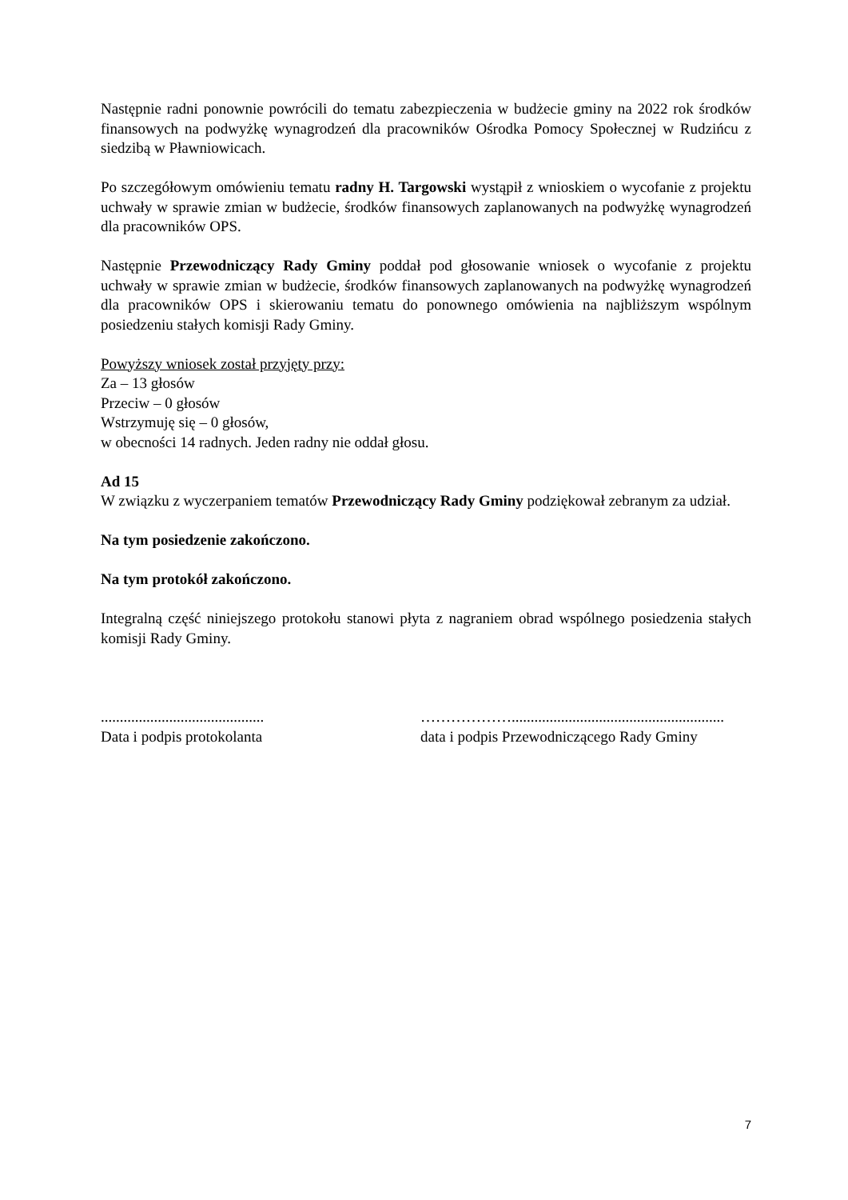Następnie radni ponownie powrócili do tematu zabezpieczenia w budżecie gminy na 2022 rok środków finansowych na podwyżkę wynagrodzeń dla pracowników Ośrodka Pomocy Społecznej w Rudzińcu z siedzibą w Pławniowicach.
Po szczegółowym omówieniu tematu radny H. Targowski wystąpił z wnioskiem o wycofanie z projektu uchwały w sprawie zmian w budżecie, środków finansowych zaplanowanych na podwyżkę wynagrodzeń dla pracowników OPS.
Następnie Przewodniczący Rady Gminy poddał pod głosowanie wniosek o wycofanie z projektu uchwały w sprawie zmian w budżecie, środków finansowych zaplanowanych na podwyżkę wynagrodzeń dla pracowników OPS i skierowaniu tematu do ponownego omówienia na najbliższym wspólnym posiedzeniu stałych komisji Rady Gminy.
Powyższy wniosek został przyjęty przy:
Za – 13 głosów
Przeciw – 0 głosów
Wstrzymuję się – 0 głosów,
w obecności 14 radnych. Jeden radny nie oddał głosu.
Ad 15
W związku z wyczerpaniem tematów Przewodniczący Rady Gminy podziękował zebranym za udział.
Na tym posiedzenie zakończono.
Na tym protokół zakończono.
Integralną część niniejszego protokołu stanowi płyta z nagraniem obrad wspólnego posiedzenia stałych komisji Rady Gminy.
...........................................
Data i podpis protokolanta
………………........................................................
data i podpis Przewodniczącego Rady Gminy
7